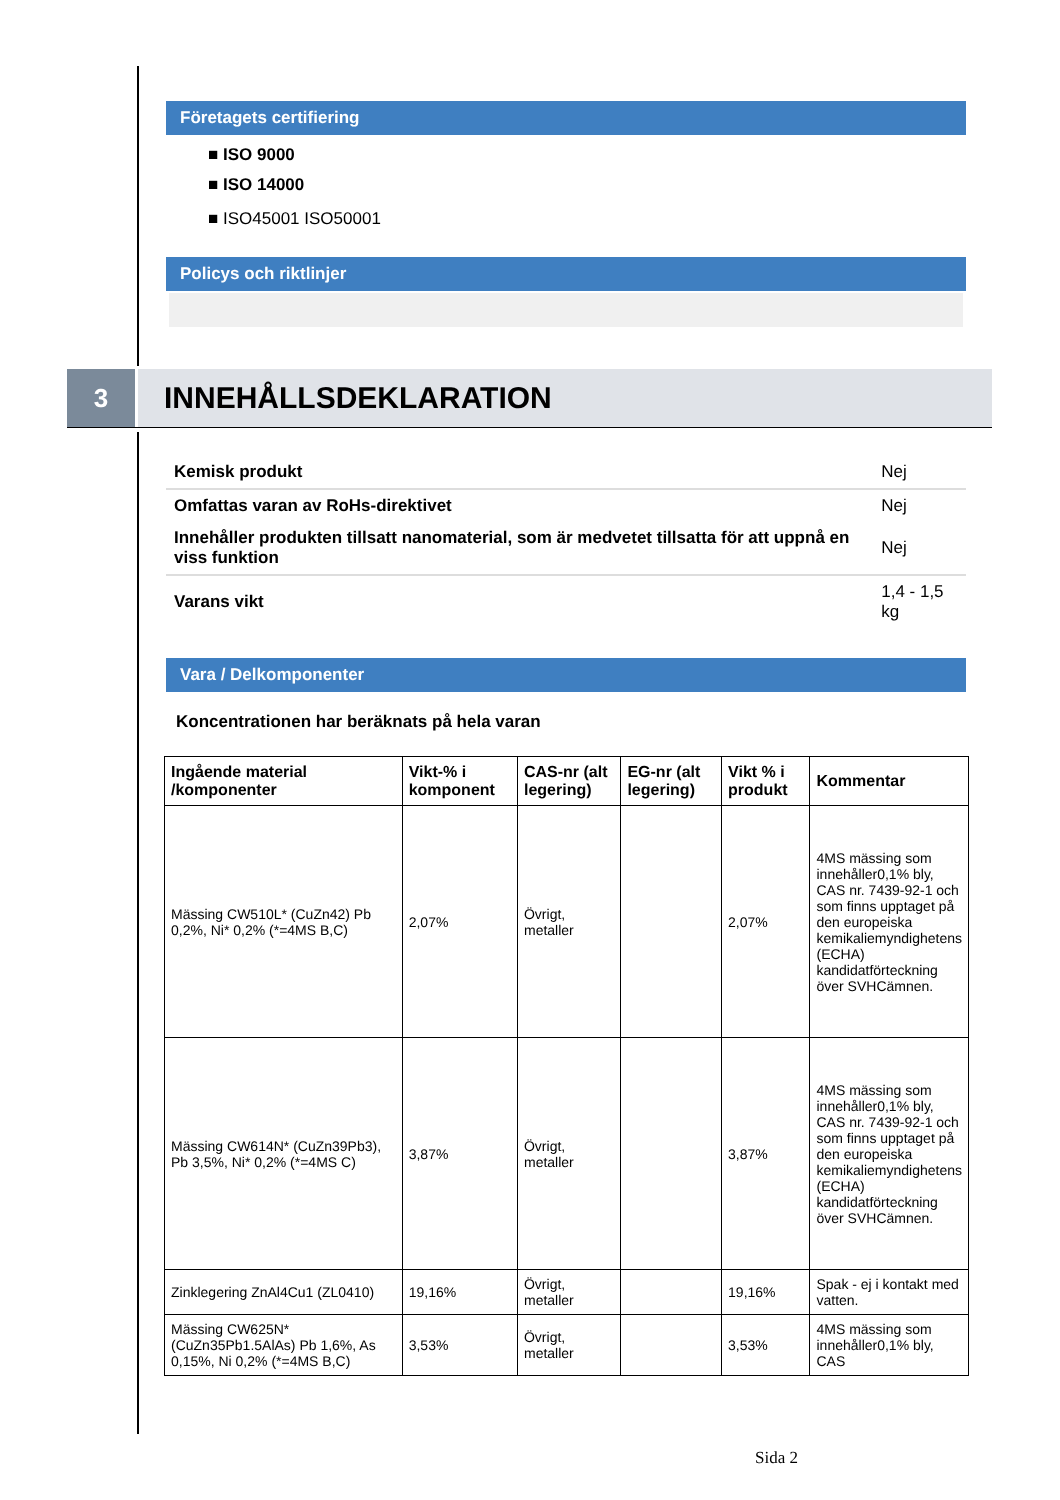Företagets certifiering
■ ISO 9000
■ ISO 14000
■ ISO45001 ISO50001
Policys och riktlinjer
3
INNEHÅLLSDEKLARATION
| Kemisk produkt | Nej |
| Omfattas varan av RoHs-direktivet | Nej |
| Innehåller produkten tillsatt nanomaterial, som är medvetet tillsatta för att uppnå en viss funktion | Nej |
| Varans vikt | 1,4 - 1,5 kg |
Vara / Delkomponenter
Koncentrationen har beräknats på hela varan
| Ingående material /komponenter | Vikt-% i komponent | CAS-nr (alt legering) | EG-nr (alt legering) | Vikt % i produkt | Kommentar |
| --- | --- | --- | --- | --- | --- |
| Mässing CW510L* (CuZn42) Pb 0,2%, Ni* 0,2% (*=4MS B,C) | 2,07% | Övrigt, metaller | | 2,07% | 4MS mässing som innehåller0,1% bly, CAS nr. 7439-92-1 och som finns upptaget på den europeiska kemikaliemyndighetens (ECHA) kandidatförteckning över SVHCämnen. |
| Mässing CW614N* (CuZn39Pb3), Pb 3,5%, Ni* 0,2% (*=4MS C) | 3,87% | Övrigt, metaller | | 3,87% | 4MS mässing som innehåller0,1% bly, CAS nr. 7439-92-1 och som finns upptaget på den europeiska kemikaliemyndighetens (ECHA) kandidatförteckning över SVHCämnen. |
| Zinklegering ZnAl4Cu1 (ZL0410) | 19,16% | Övrigt, metaller | | 19,16% | Spak - ej i kontakt med vatten. |
| Mässing CW625N* (CuZn35Pb1.5AlAs) Pb 1,6%, As 0,15%, Ni 0,2% (*=4MS B,C) | 3,53% | Övrigt, metaller | | 3,53% | 4MS mässing som innehåller0,1% bly, CAS |
Sida 2